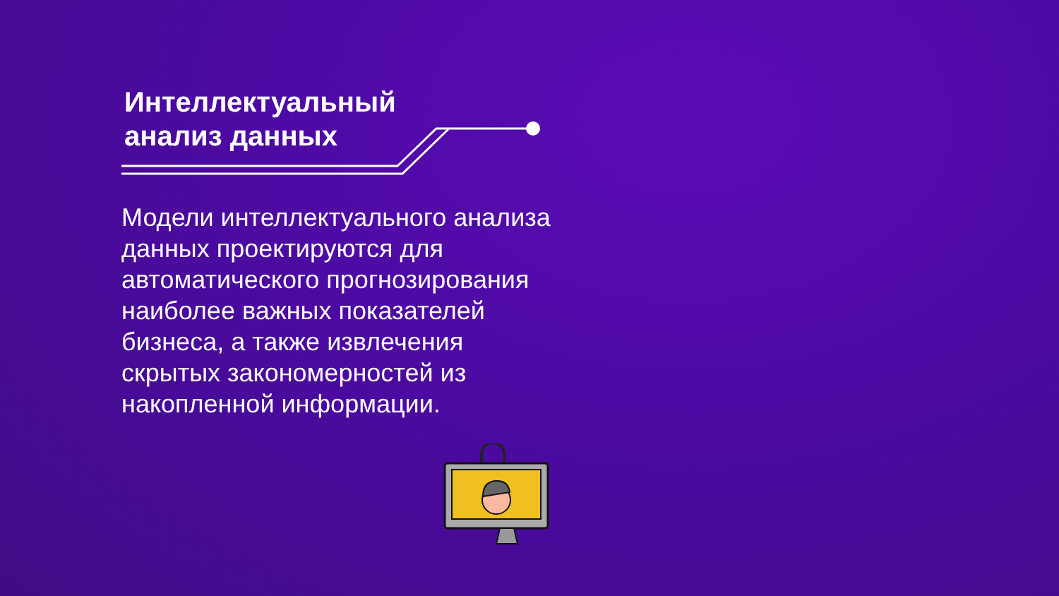Интеллектуальный
анализ данных
Модели интеллектуального анализа данных проектируются для автоматического прогнозирования наиболее важных показателей бизнеса, а также извлечения скрытых закономерностей из накопленной информации.